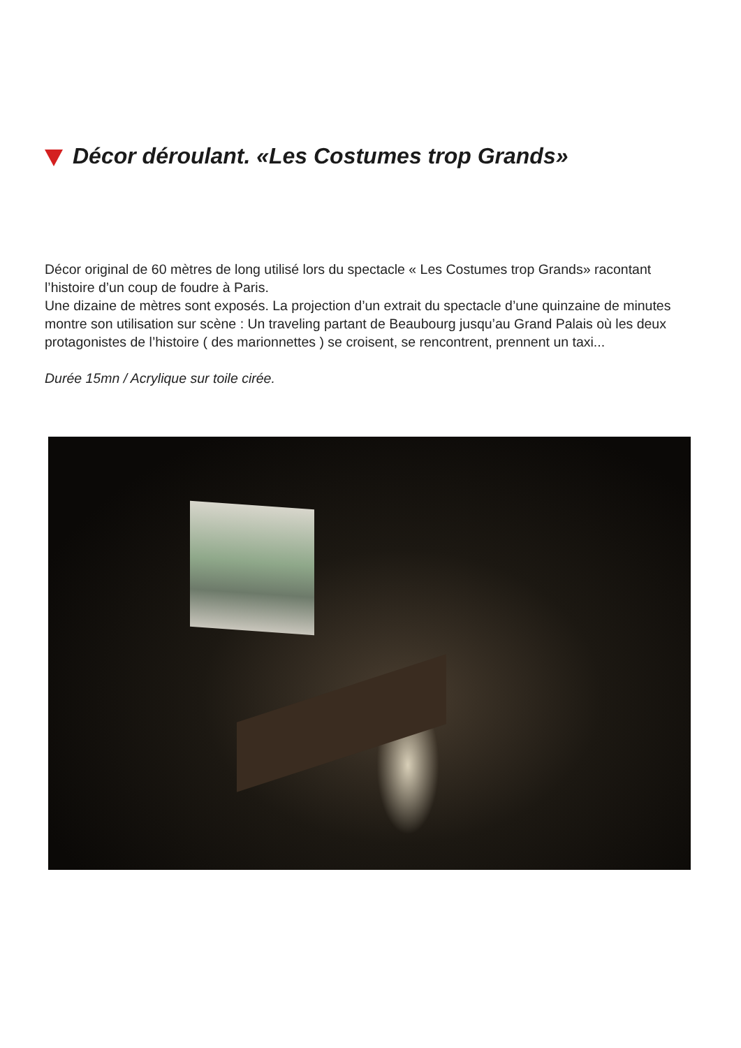Décor déroulant. «Les Costumes trop Grands»
Décor original de 60 mètres de long utilisé lors du spectacle « Les Costumes trop Grands» racontant l’histoire d’un coup de foudre à Paris.
Une dizaine de mètres sont exposés. La projection d’un extrait du spectacle d’une quinzaine de minutes montre son utilisation sur scène : Un traveling partant de Beaubourg jusqu’au Grand Palais où les deux protagonistes de l’histoire ( des marionnettes ) se croisent, se rencontrent, prennent un taxi...
Durée 15mn / Acrylique sur toile cirée.